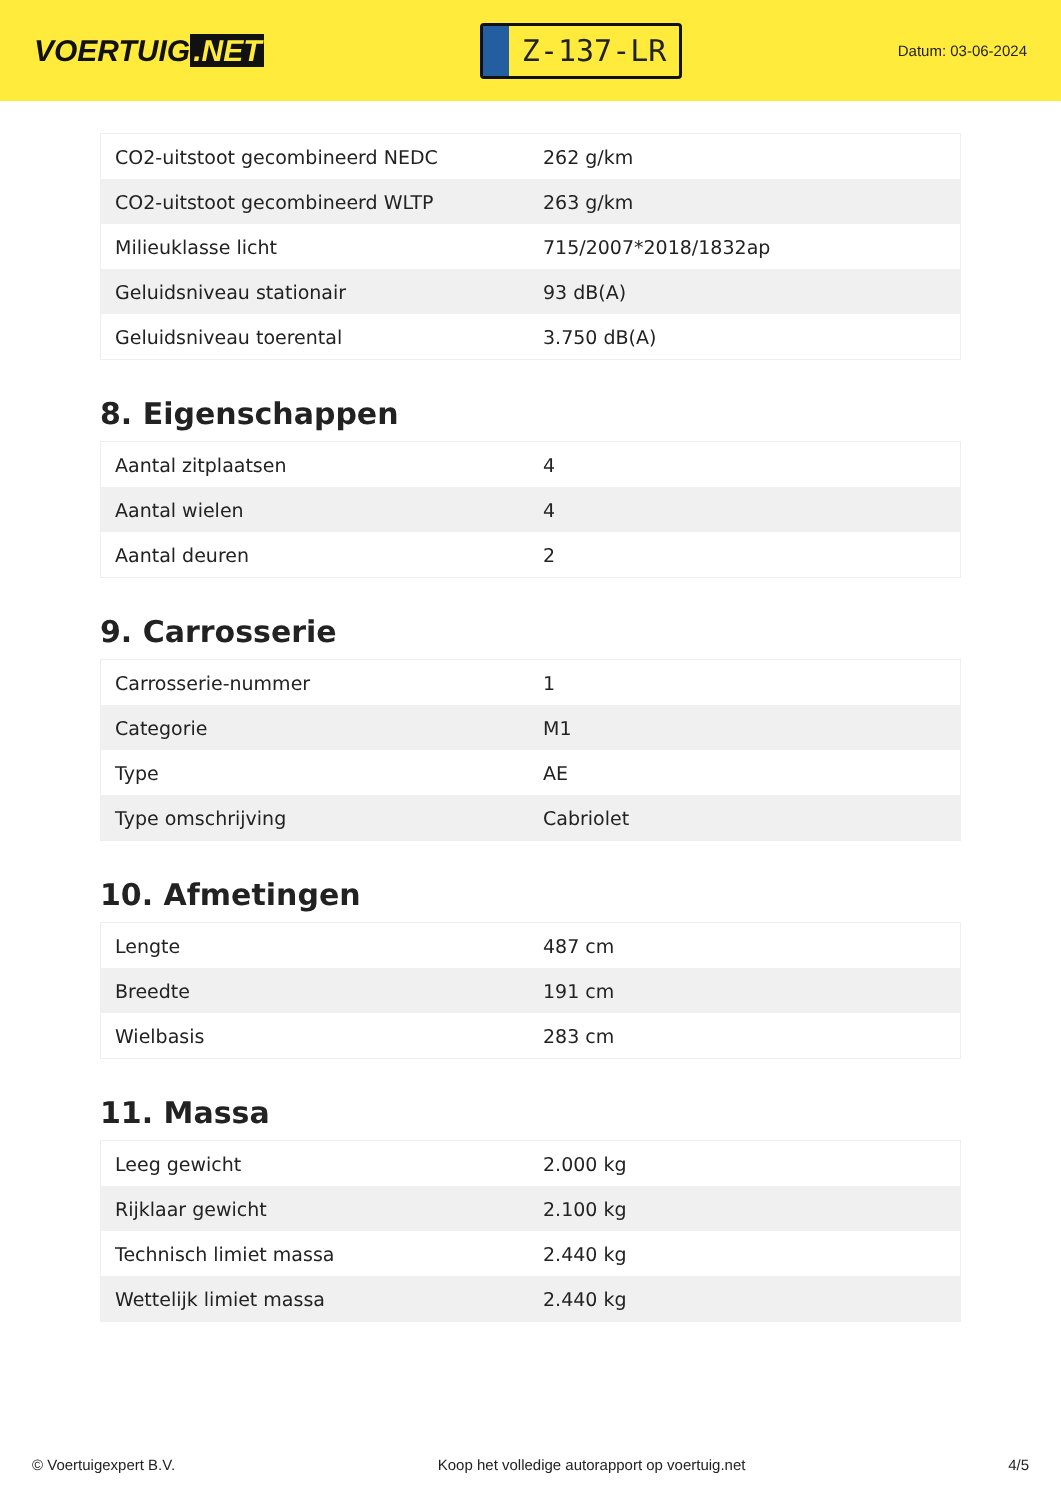VOERTUIG.NET
Z-137-LR
Datum: 03-06-2024
| CO2-uitstoot gecombineerd NEDC | 262 g/km |
| CO2-uitstoot gecombineerd WLTP | 263 g/km |
| Milieuklasse licht | 715/2007*2018/1832ap |
| Geluidsniveau stationair | 93 dB(A) |
| Geluidsniveau toerental | 3.750 dB(A) |
8. Eigenschappen
| Aantal zitplaatsen | 4 |
| Aantal wielen | 4 |
| Aantal deuren | 2 |
9. Carrosserie
| Carrosserie-nummer | 1 |
| Categorie | M1 |
| Type | AE |
| Type omschrijving | Cabriolet |
10. Afmetingen
| Lengte | 487 cm |
| Breedte | 191 cm |
| Wielbasis | 283 cm |
11. Massa
| Leeg gewicht | 2.000 kg |
| Rijklaar gewicht | 2.100 kg |
| Technisch limiet massa | 2.440 kg |
| Wettelijk limiet massa | 2.440 kg |
© Voertuigexpert B.V. Koop het volledige autorapport op voertuig.net 4/5